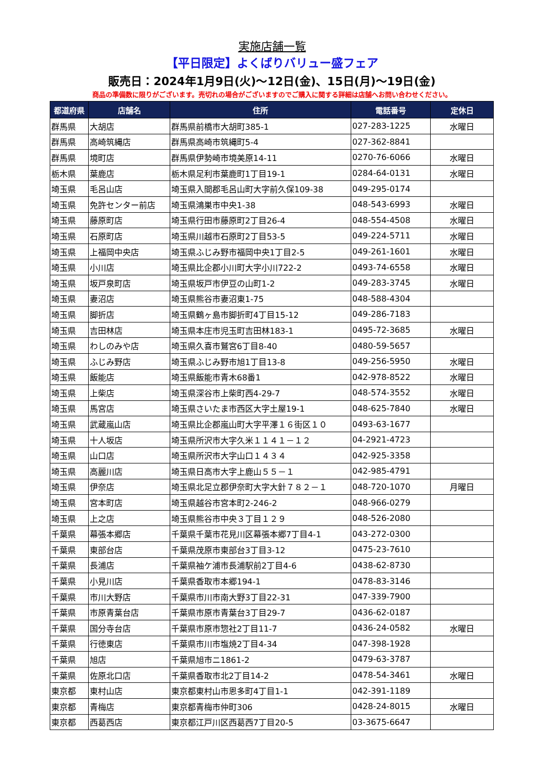実施店舗一覧
【平日限定】よくばりバリュー盛フェア
販売日：2024年1月9日(火)～12日(金)、15日(月)～19日(金)
商品の準備数に限りがございます。売切れの場合がございますのでご購入に関する詳細は店舗へお問い合わせください。
| 都道府県 | 店舗名 | 住所 | 電話番号 | 定休日 |
| --- | --- | --- | --- | --- |
| 群馬県 | 大胡店 | 群馬県前橋市大胡町385-1 | 027-283-1225 | 水曜日 |
| 群馬県 | 高崎筑縄店 | 群馬県高崎市筑縄町5-4 | 027-362-8841 | |
| 群馬県 | 境町店 | 群馬県伊勢崎市境美原14-11 | 0270-76-6066 | 水曜日 |
| 栃木県 | 葉鹿店 | 栃木県足利市葉鹿町1丁目19-1 | 0284-64-0131 | 水曜日 |
| 埼玉県 | 毛呂山店 | 埼玉県入間郡毛呂山町大字前久保109-38 | 049-295-0174 | |
| 埼玉県 | 免許センター前店 | 埼玉県鴻巣市中央1-38 | 048-543-6993 | 水曜日 |
| 埼玉県 | 藤原町店 | 埼玉県行田市藤原町2丁目26-4 | 048-554-4508 | 水曜日 |
| 埼玉県 | 石原町店 | 埼玉県川越市石原町2丁目53-5 | 049-224-5711 | 水曜日 |
| 埼玉県 | 上福岡中央店 | 埼玉県ふじみ野市福岡中央1丁目2-5 | 049-261-1601 | 水曜日 |
| 埼玉県 | 小川店 | 埼玉県比企郡小川町大字小川722-2 | 0493-74-6558 | 水曜日 |
| 埼玉県 | 坂戸泉町店 | 埼玉県坂戸市伊豆の山町1-2 | 049-283-3745 | 水曜日 |
| 埼玉県 | 妻沼店 | 埼玉県熊谷市妻沼東1-75 | 048-588-4304 | |
| 埼玉県 | 脚折店 | 埼玉県鶴ヶ島市脚折町4丁目15-12 | 049-286-7183 | |
| 埼玉県 | 吉田林店 | 埼玉県本庄市児玉町吉田林183-1 | 0495-72-3685 | 水曜日 |
| 埼玉県 | わしのみや店 | 埼玉県久喜市鷲宮6丁目8-40 | 0480-59-5657 | |
| 埼玉県 | ふじみ野店 | 埼玉県ふじみ野市旭1丁目13-8 | 049-256-5950 | 水曜日 |
| 埼玉県 | 飯能店 | 埼玉県飯能市青木68番1 | 042-978-8522 | 水曜日 |
| 埼玉県 | 上柴店 | 埼玉県深谷市上柴町西4-29-7 | 048-574-3552 | 水曜日 |
| 埼玉県 | 馬宮店 | 埼玉県さいたま市西区大字土屋19-1 | 048-625-7840 | 水曜日 |
| 埼玉県 | 武蔵嵐山店 | 埼玉県比企郡嵐山町大字平澤１６街区１０ | 0493-63-1677 | |
| 埼玉県 | 十人坂店 | 埼玉県所沢市大字久米１１４１－１２ | 04-2921-4723 | |
| 埼玉県 | 山口店 | 埼玉県所沢市大字山口１４３４ | 042-925-3358 | |
| 埼玉県 | 高麗川店 | 埼玉県日高市大字上鹿山５５－１ | 042-985-4791 | |
| 埼玉県 | 伊奈店 | 埼玉県北足立郡伊奈町大字大針７８２－１ | 048-720-1070 | 月曜日 |
| 埼玉県 | 宮本町店 | 埼玉県越谷市宮本町2-246-2 | 048-966-0279 | |
| 埼玉県 | 上之店 | 埼玉県熊谷市中央３丁目１２９ | 048-526-2080 | |
| 千葉県 | 幕張本郷店 | 千葉県千葉市花見川区幕張本郷7丁目4-1 | 043-272-0300 | |
| 千葉県 | 東部台店 | 千葉県茂原市東部台3丁目3-12 | 0475-23-7610 | |
| 千葉県 | 長浦店 | 千葉県袖ケ浦市長浦駅前2丁目4-6 | 0438-62-8730 | |
| 千葉県 | 小見川店 | 千葉県香取市本郷194-1 | 0478-83-3146 | |
| 千葉県 | 市川大野店 | 千葉県市川市南大野3丁目22-31 | 047-339-7900 | |
| 千葉県 | 市原青葉台店 | 千葉県市原市青葉台3丁目29-7 | 0436-62-0187 | |
| 千葉県 | 国分寺台店 | 千葉県市原市惣社2丁目11-7 | 0436-24-0582 | 水曜日 |
| 千葉県 | 行徳東店 | 千葉県市川市塩焼2丁目4-34 | 047-398-1928 | |
| 千葉県 | 旭店 | 千葉県旭市ニ1861-2 | 0479-63-3787 | |
| 千葉県 | 佐原北口店 | 千葉県香取市北2丁目14-2 | 0478-54-3461 | 水曜日 |
| 東京都 | 東村山店 | 東京都東村山市恩多町4丁目1-1 | 042-391-1189 | |
| 東京都 | 青梅店 | 東京都青梅市仲町306 | 0428-24-8015 | 水曜日 |
| 東京都 | 西葛西店 | 東京都江戸川区西葛西7丁目20-5 | 03-3675-6647 | |